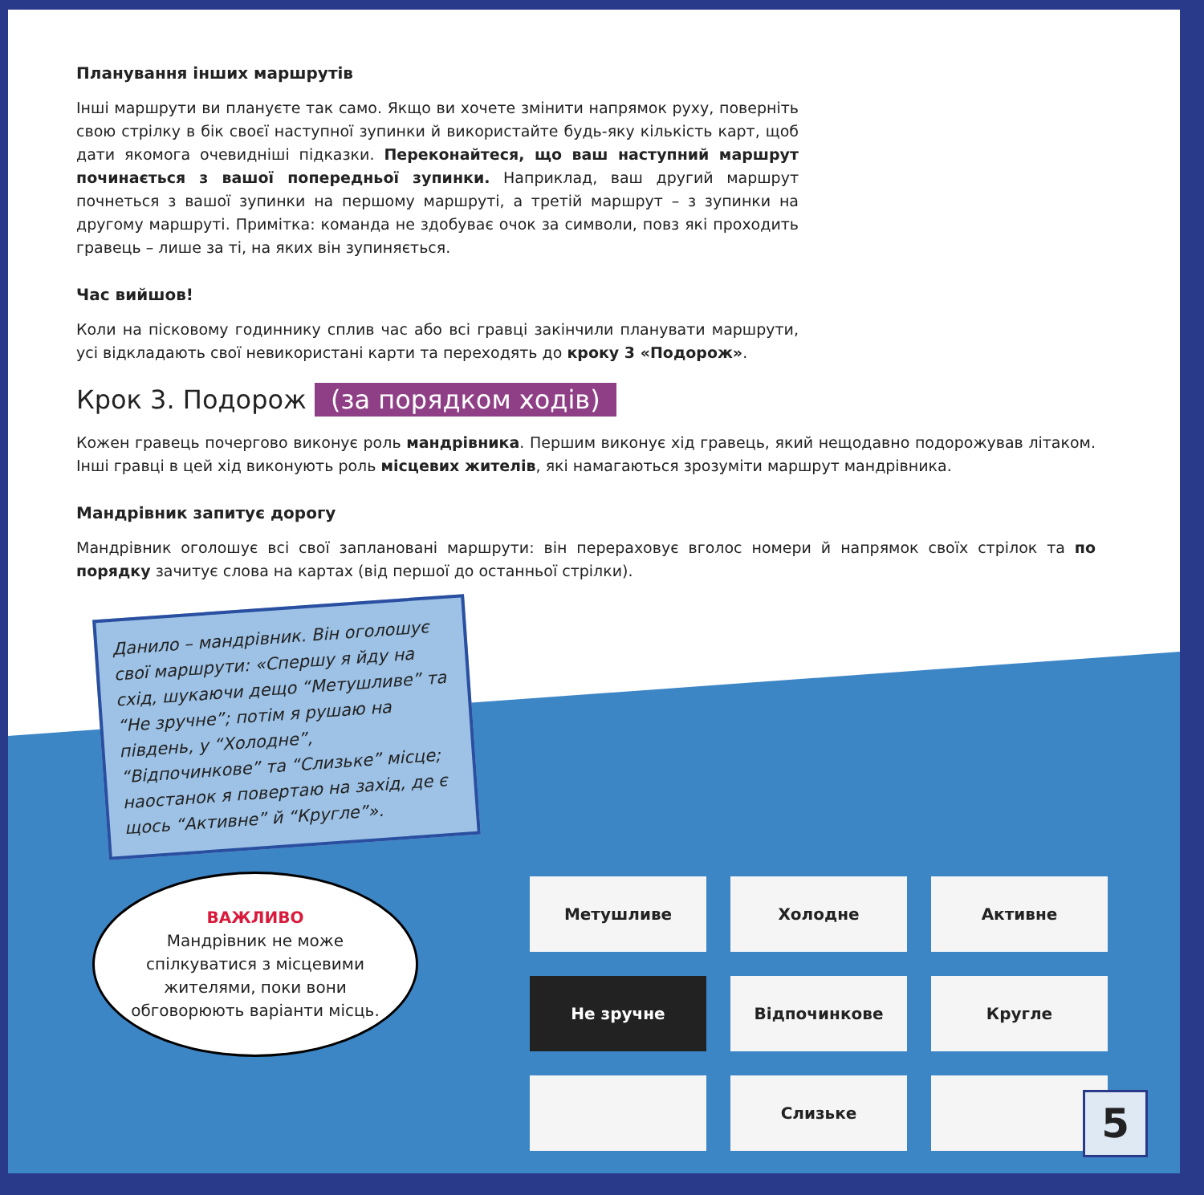Планування інших маршрутів
Інші маршрути ви плануєте так само. Якщо ви хочете змінити напрямок руху, поверніть свою стрілку в бік своєї наступної зупинки й використайте будь-яку кількість карт, щоб дати якомога очевидніші підказки. Переконайтеся, що ваш наступний маршрут починається з вашої попередньої зупинки. Наприклад, ваш другий маршрут почнеться з вашої зупинки на першому маршруті, а третій маршрут – з зупинки на другому маршруті. Примітка: команда не здобуває очок за символи, повз які проходить гравець – лише за ті, на яких він зупиняється.
Час вийшов!
Коли на пісковому годиннику сплив час або всі гравці закінчили планувати маршрути, усі відкладають свої невикористані карти та переходять до кроку 3 «Подорож».
Крок 3. Подорож (за порядком ходів)
Кожен гравець почергово виконує роль мандрівника. Першим виконує хід гравець, який нещодавно подорожував літаком. Інші гравці в цей хід виконують роль місцевих жителів, які намагаються зрозуміти маршрут мандрівника.
Мандрівник запитує дорогу
Мандрівник оголошує всі свої заплановані маршрути: він перераховує вголос номери й напрямок своїх стрілок та по порядку зачитує слова на картах (від першої до останньої стрілки).
Данило – мандрівник. Він оголошує свої маршрути: «Спершу я йду на схід, шукаючи дещо “Метушливе” та “Не зручне”; потім я рушаю на південь, у “Холодне”, “Відпочинкове” та “Слизьке” місце; наостанок я повертаю на захід, де є щось “Активне” й “Кругле”».
ВАЖЛИВО
Мандрівник не може спілкуватися з місцевими жителями, поки вони обговорюють варіанти місць.
Метушливе
Холодне
Активне
Не зручне
Відпочинкове
Кругле
Слизьке
5